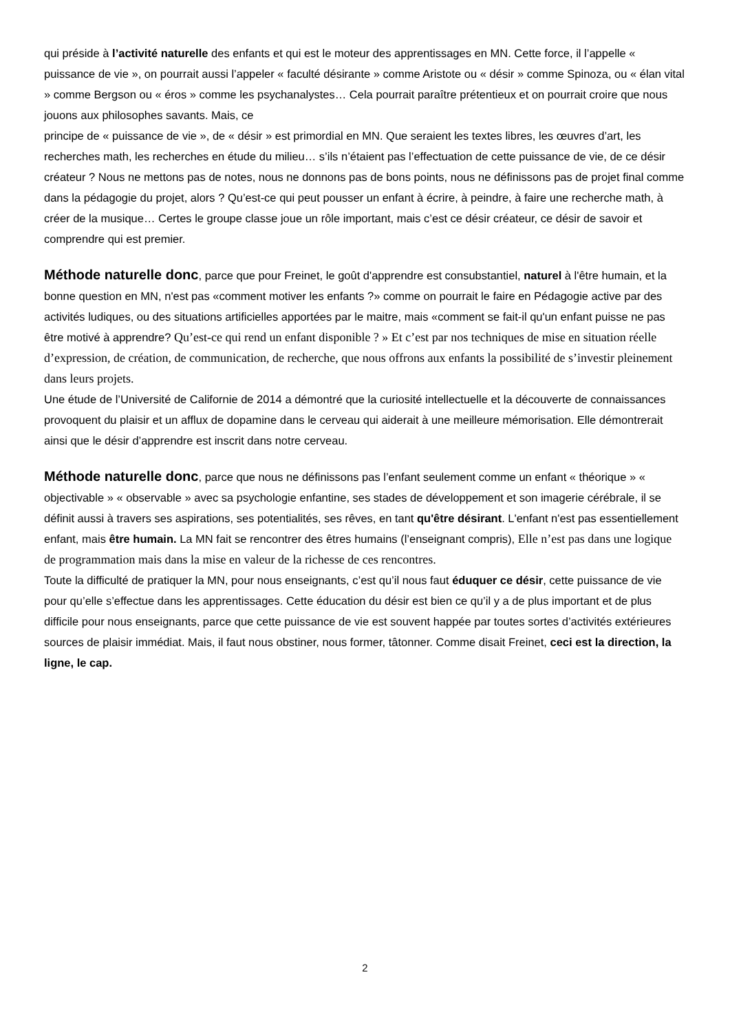qui préside à l’activité naturelle des enfants et qui est le moteur des apprentissages en MN. Cette force, il l’appelle « puissance de vie », on pourrait aussi l’appeler « faculté désirante » comme Aristote ou « désir » comme Spinoza, ou « élan vital » comme Bergson ou « éros » comme les psychanalystes… Cela pourrait paraître prétentieux et on pourrait croire que nous jouons aux philosophes savants. Mais, ce
principe de « puissance de vie », de « désir » est primordial en MN. Que seraient les textes libres, les œuvres d’art, les recherches math, les recherches en étude du milieu… s’ils n’étaient pas l’effectuation de cette puissance de vie, de ce désir créateur ? Nous ne mettons pas de notes, nous ne donnons pas de bons points, nous ne définissons pas de projet final comme dans la pédagogie du projet, alors ? Qu’est-ce qui peut pousser un enfant à écrire, à peindre, à faire une recherche math, à créer de la musique… Certes le groupe classe joue un rôle important, mais c’est ce désir créateur, ce désir de savoir et comprendre qui est premier.
Méthode naturelle donc, parce que pour Freinet, le goût d'apprendre est consubstantiel, naturel à l'être humain, et la bonne question en MN, n'est pas «comment motiver les enfants ?» comme on pourrait le faire en Pédagogie active par des activités ludiques, ou des situations artificielles apportées par le maitre, mais «comment se fait-il qu'un enfant puisse ne pas être motivé à apprendre? Qu’est-ce qui rend un enfant disponible ? » Et c’est par nos techniques de mise en situation réelle d’expression, de création, de communication, de recherche, que nous offrons aux enfants la possibilité de s’investir pleinement dans leurs projets.
Une étude de l’Université de Californie de 2014 a démontré que la curiosité intellectuelle et la découverte de connaissances provoquent du plaisir et un afflux de dopamine dans le cerveau qui aiderait à une meilleure mémorisation. Elle démontrerait ainsi que le désir d’apprendre est inscrit dans notre cerveau.
Méthode naturelle donc, parce que nous ne définissons pas l’enfant seulement comme un enfant « théorique » « objectivable » « observable » avec sa psychologie enfantine, ses stades de développement et son imagerie cérébrale, il se définit aussi à travers ses aspirations, ses potentialités, ses rêves, en tant qu'être désirant. L'enfant n'est pas essentiellement enfant, mais être humain. La MN fait se rencontrer des êtres humains (l’enseignant compris), Elle n’est pas dans une logique de programmation mais dans la mise en valeur de la richesse de ces rencontres.
Toute la difficulté de pratiquer la MN, pour nous enseignants, c’est qu’il nous faut éduquer ce désir, cette puissance de vie pour qu’elle s’effectue dans les apprentissages. Cette éducation du désir est bien ce qu’il y a de plus important et de plus difficile pour nous enseignants, parce que cette puissance de vie est souvent happée par toutes sortes d’activités extérieures sources de plaisir immédiat. Mais, il faut nous obstiner, nous former, tâtonner. Comme disait Freinet, ceci est la direction, la ligne, le cap.
2